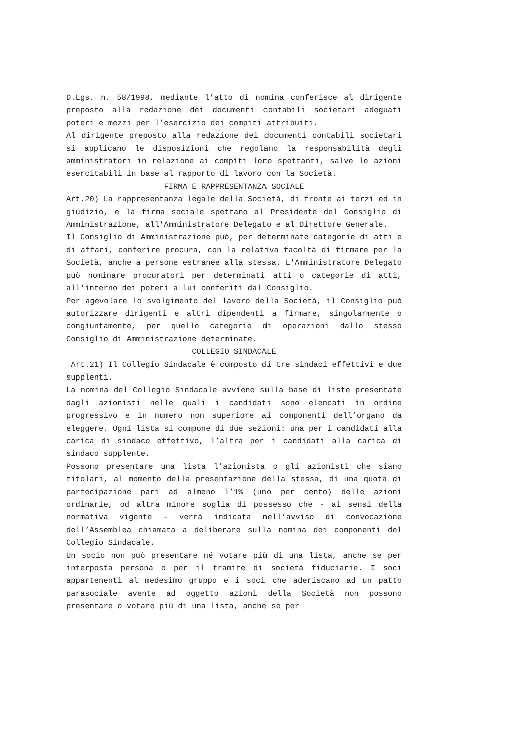D.Lgs. n. 58/1998, mediante l’atto di nomina conferisce al dirigente preposto alla redazione dei documenti contabili societari adeguati poteri e mezzi per l’esercizio dei compiti attribuiti.
Al dirigente preposto alla redazione dei documenti contabili societari si applicano le disposizioni che regolano la responsabilità degli amministratori in relazione ai compiti loro spettanti, salve le azioni esercitabili in base al rapporto di lavoro con la Società.
FIRMA E RAPPRESENTANZA SOCIALE
Art.20) La rappresentanza legale della Società, di fronte ai terzi ed in giudizio, e la firma sociale spettano al Presidente del Consiglio di Amministrazione, all'Amministratore Delegato e al Direttore Generale.
Il Consiglio di Amministrazione può, per determinate categorie di atti e di affari, conferire procura, con la relativa facoltà di firmare per la Società, anche a persone estranee alla stessa. L'Amministratore Delegato può nominare procuratori per determinati atti o categorie di atti, all'interno dei poteri a lui conferiti dal Consiglio.
Per agevolare lo svolgimento del lavoro della Società, il Consiglio può autorizzare dirigenti e altri dipendenti a firmare, singolarmente o congiuntamente, per quelle categorie di operazioni dallo stesso Consiglio di Amministrazione determinate.
COLLEGIO SINDACALE
Art.21) Il Collegio Sindacale è composto di tre sindaci effettivi e due supplenti.
La nomina del Collegio Sindacale avviene sulla base di liste presentate dagli azionisti nelle quali i candidati sono elencati in ordine progressivo e in numero non superiore ai componenti dell’organo da eleggere. Ogni lista si compone di due sezioni: una per i candidati alla carica di sindaco effettivo, l’altra per i candidati alla carica di sindaco supplente.
Possono presentare una lista l’azionista o gli azionisti che siano titolari, al momento della presentazione della stessa, di una quota di partecipazione pari ad almeno l’1% (uno per cento) delle azioni ordinarie, od altra minore soglia di possesso che - ai sensi della normativa vigente - verrà indicata nell’avviso di convocazione dell’Assemblea chiamata a deliberare sulla nomina dei componenti del Collegio Sindacale.
Un socio non può presentare né votare più di una lista, anche se per interposta persona o per il tramite di società fiduciarie. I soci appartenenti al medesimo gruppo e i soci che aderiscano ad un patto parasociale avente ad oggetto azioni della Società non possono presentare o votare più di una lista, anche se per